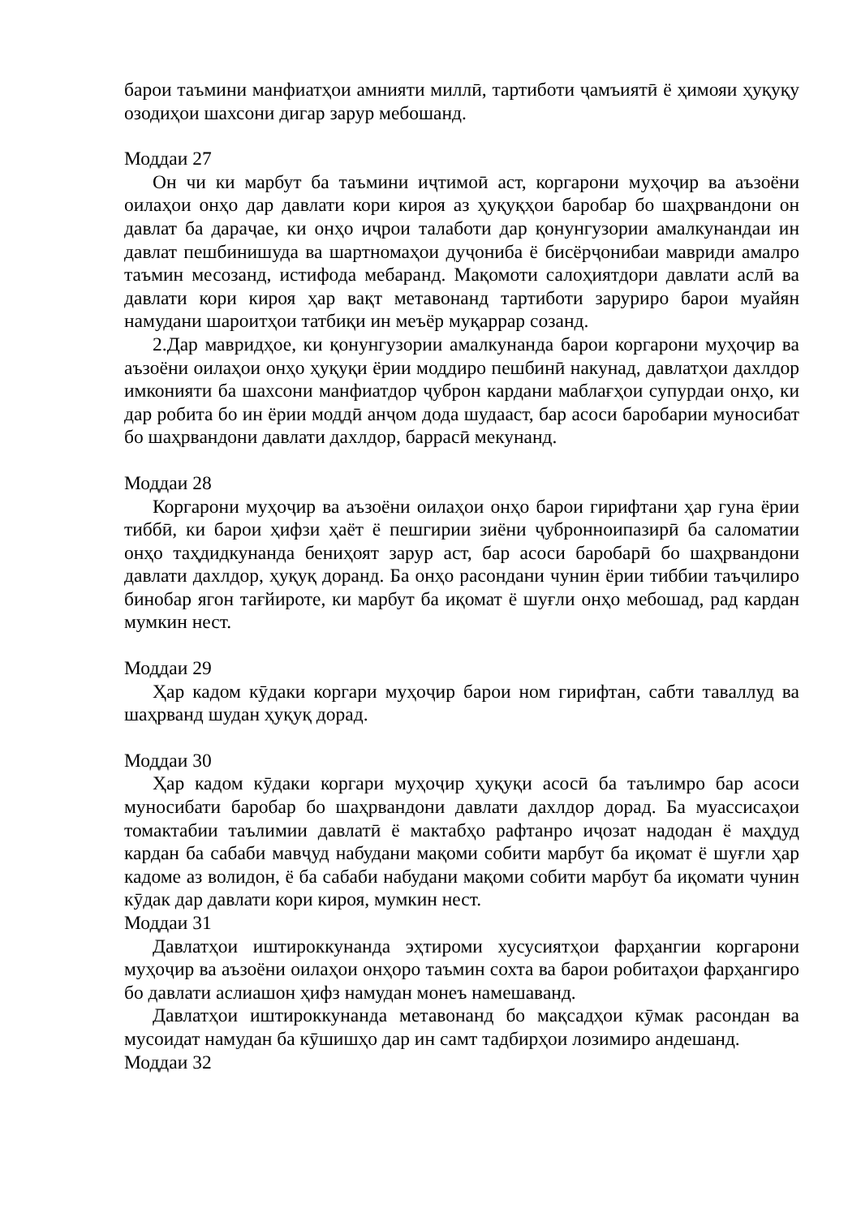барои таъмини манфиатҳои амнияти миллӣ, тартиботи ҷамъиятӣ ё ҳимояи ҳуқуқу озодиҳои шахсони дигар зарур мебошанд.
Моддаи 27
Он чи ки марбут ба таъмини иҷтимоӣ аст, коргарони муҳоҷир ва аъзоёни оилаҳои онҳо дар давлати кори кироя аз ҳуқуқҳои баробар бо шаҳрвандони он давлат ба дараҷае, ки онҳо иҷрои талаботи дар қонунгузории амалкунандаи ин давлат пешбинишуда ва шартномаҳои дуҷониба ё бисёрҷонибаи мавриди амалро таъмин месозанд, истифода мебаранд. Мақомоти салоҳиятдори давлати аслӣ ва давлати кори кироя ҳар вақт метавонанд тартиботи заруриро барои муайян намудани шароитҳои татбиқи ин меъёр муқаррар созанд.
2.Дар мавридҳое, ки қонунгузории амалкунанда барои коргарони муҳоҷир ва аъзоёни оилаҳои онҳо ҳуқуқи ёрии моддиро пешбинӣ накунад, давлатҳои дахлдор имконияти ба шахсони манфиатдор ҷуброн кардани маблағҳои супурдаи онҳо, ки дар робита бо ин ёрии моддӣ анҷом дода шудааст, бар асоси баробарии муносибат бо шаҳрвандони давлати дахлдор, баррасӣ мекунанд.
Моддаи 28
Коргарони муҳоҷир ва аъзоёни оилаҳои онҳо барои гирифтани ҳар гуна ёрии тиббӣ, ки барои ҳифзи ҳаёт ё пешгирии зиёни ҷубронноипазирӣ ба саломатии онҳо таҳдидкунанда бениҳоят зарур аст, бар асоси баробарӣ бо шаҳрвандони давлати дахлдор, ҳуқуқ доранд. Ба онҳо расондани чунин ёрии тиббии таъҷилиро бинобар ягон тағйироте, ки марбут ба иқомат ё шуғли онҳо мебошад, рад кардан мумкин нест.
Моддаи 29
Ҳар кадом кӯдаки коргари муҳоҷир барои ном гирифтан, сабти таваллуд ва шаҳрванд шудан ҳуқуқ дорад.
Моддаи 30
Ҳар кадом кӯдаки коргари муҳоҷир ҳуқуқи асосӣ ба таълимро бар асоси муносибати баробар бо шаҳрвандони давлати дахлдор дорад. Ба муассисаҳои томактабии таълимии давлатӣ ё мактабҳо рафтанро иҷозат надодан ё маҳдуд кардан ба сабаби мавҷуд набудани мақоми собити марбут ба иқомат ё шуғли ҳар кадоме аз волидон, ё ба сабаби набудани мақоми собити марбут ба иқомати чунин кӯдак дар давлати кори кироя, мумкин нест.
Моддаи 31
Давлатҳои иштироккунанда эҳтироми хусусиятҳои фарҳангии коргарони муҳоҷир ва аъзоёни оилаҳои онҳоро таъмин сохта ва барои робитаҳои фарҳангиро бо давлати аслиашон ҳифз намудан монеъ намешаванд.
Давлатҳои иштироккунанда метавонанд бо мақсадҳои кӯмак расондан ва мусоидат намудан ба кӯшишҳо дар ин самт тадбирҳои лозимиро андешанд.
Моддаи 32